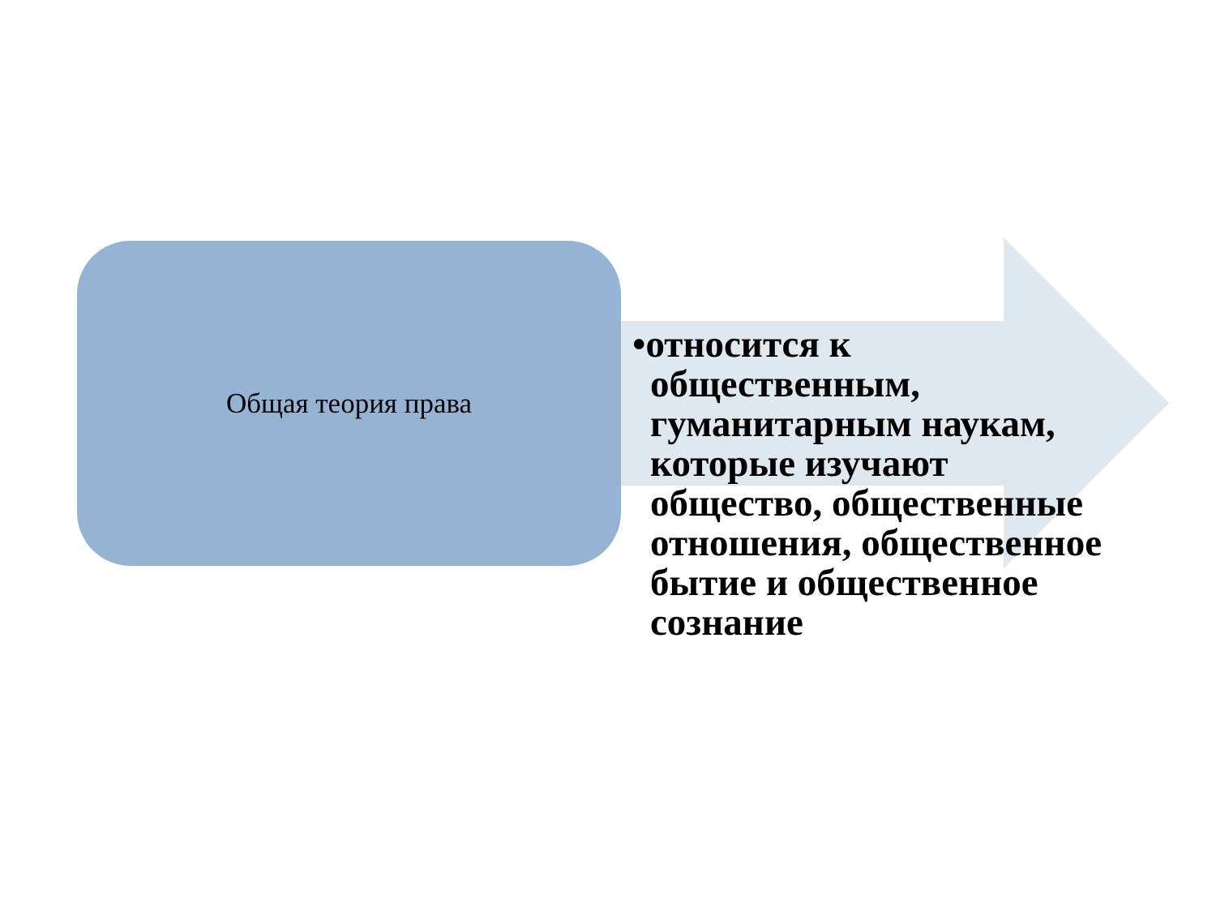Общая теория права
•относится к общественным, гуманитарным наукам, которые изучают общество, общественные отношения, общественное бытие и общественное сознание